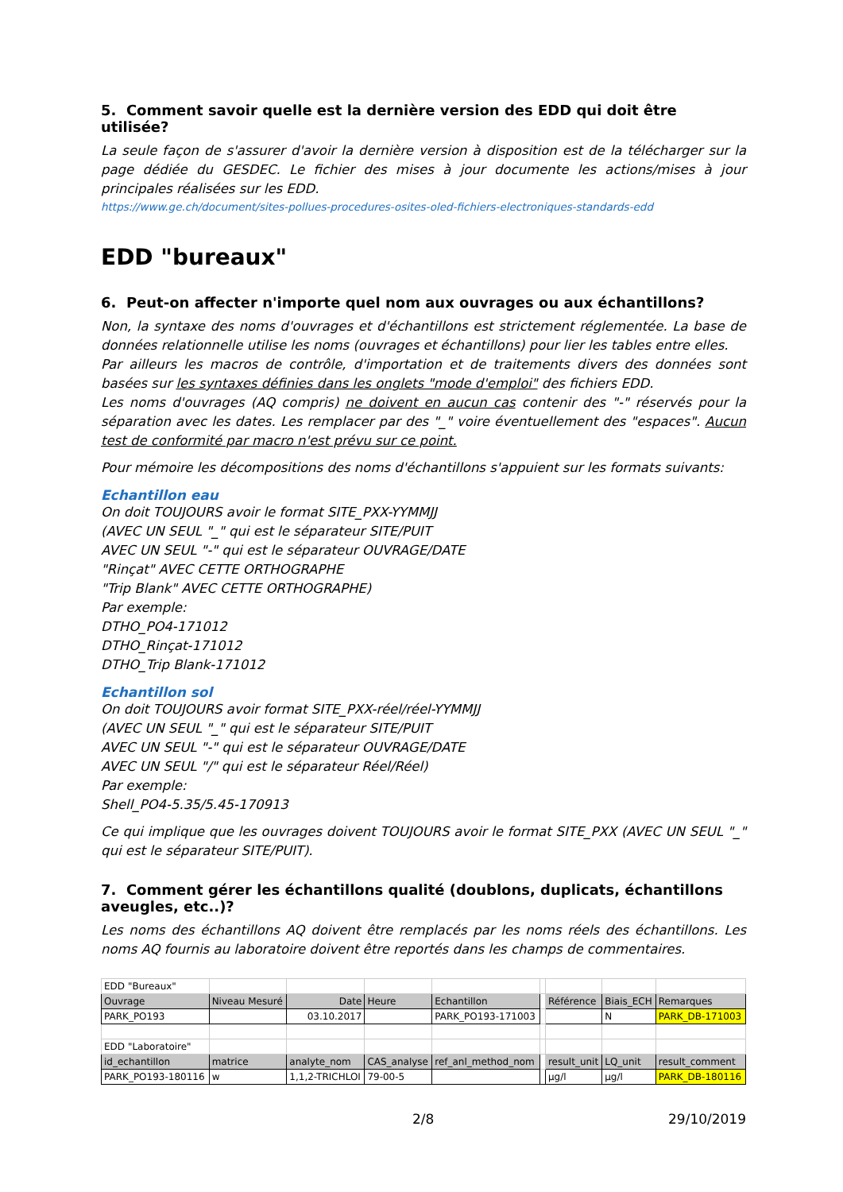5. Comment savoir quelle est la dernière version des EDD qui doit être utilisée?
La seule façon de s'assurer d'avoir la dernière version à disposition est de la télécharger sur la page dédiée du GESDEC. Le fichier des mises à jour documente les actions/mises à jour principales réalisées sur les EDD.
https://www.ge.ch/document/sites-pollues-procedures-osites-oled-fichiers-electroniques-standards-edd
EDD "bureaux"
6. Peut-on affecter n'importe quel nom aux ouvrages ou aux échantillons?
Non, la syntaxe des noms d'ouvrages et d'échantillons est strictement réglementée. La base de données relationnelle utilise les noms (ouvrages et échantillons) pour lier les tables entre elles.
Par ailleurs les macros de contrôle, d'importation et de traitements divers des données sont basées sur les syntaxes définies dans les onglets "mode d'emploi" des fichiers EDD.
Les noms d'ouvrages (AQ compris) ne doivent en aucun cas contenir des "-" réservés pour la séparation avec les dates. Les remplacer par des "_" voire éventuellement des "espaces". Aucun test de conformité par macro n'est prévu sur ce point.
Pour mémoire les décompositions des noms d'échantillons s'appuient sur les formats suivants:
Echantillon eau
On doit TOUJOURS avoir le format SITE_PXX-YYMMJJ
(AVEC UN SEUL "_" qui est le séparateur SITE/PUIT
AVEC UN SEUL "-" qui est le séparateur OUVRAGE/DATE
"Rinçat" AVEC CETTE ORTHOGRAPHE
"Trip Blank" AVEC CETTE ORTHOGRAPHE)
Par exemple:
DTHO_PO4-171012
DTHO_Rinçat-171012
DTHO_Trip Blank-171012
Echantillon sol
On doit TOUJOURS avoir format SITE_PXX-réel/réel-YYMMJJ
(AVEC UN SEUL "_" qui est le séparateur SITE/PUIT
AVEC UN SEUL "-" qui est le séparateur OUVRAGE/DATE
AVEC UN SEUL "/" qui est le séparateur Réel/Réel)
Par exemple:
Shell_PO4-5.35/5.45-170913
Ce qui implique que les ouvrages doivent TOUJOURS avoir le format SITE_PXX (AVEC UN SEUL "_" qui est le séparateur SITE/PUIT).
7. Comment gérer les échantillons qualité (doublons, duplicats, échantillons aveugles, etc..)?
Les noms des échantillons AQ doivent être remplacés par les noms réels des échantillons. Les noms AQ fournis au laboratoire doivent être reportés dans les champs de commentaires.
| EDD "Bureaux" | | | | | | | | |
| Ouvrage | Niveau Mesuré | Date | Heure | Echantillon | | Référence | Biais_ECH | Remarques |
| PARK_PO193 | | 03.10.2017 | | PARK_PO193-171003 | | | N | PARK_DB-171003 |
| EDD "Laboratoire" | | | | | | | | |
| id_echantillon | matrice | analyte_nom | CAS_analyse | ref_anl_method_nom | | result_unit | LQ_unit | result_comment |
| PARK_PO193-180116 | w | 1,1,2-TRICHLOI | 79-00-5 | | | µg/l | µg/l | PARK_DB-180116 |
2/8 29/10/2019